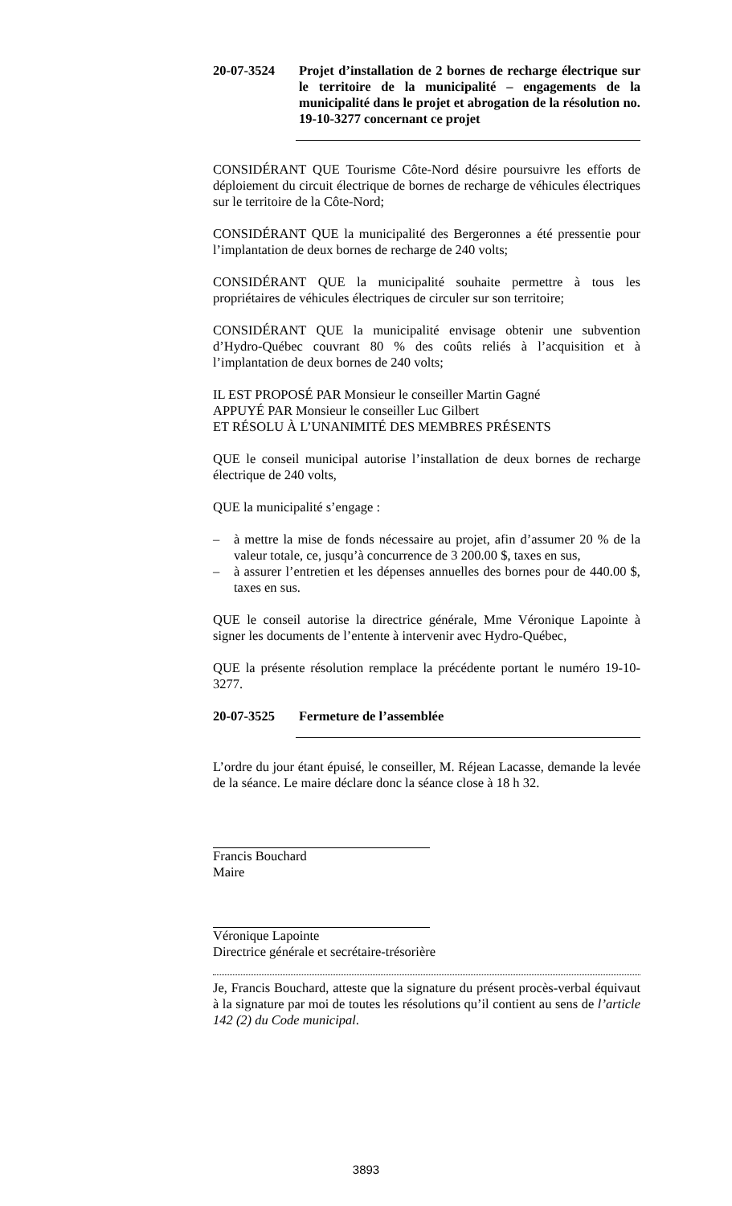20-07-3524 Projet d’installation de 2 bornes de recharge électrique sur le territoire de la municipalité – engagements de la municipalité dans le projet et abrogation de la résolution no. 19-10-3277 concernant ce projet
CONSIDÉRANT QUE Tourisme Côte-Nord désire poursuivre les efforts de déploiement du circuit électrique de bornes de recharge de véhicules électriques sur le territoire de la Côte-Nord;
CONSIDÉRANT QUE la municipalité des Bergeronnes a été pressentie pour l’implantation de deux bornes de recharge de 240 volts;
CONSIDÉRANT QUE la municipalité souhaite permettre à tous les propriétaires de véhicules électriques de circuler sur son territoire;
CONSIDÉRANT QUE la municipalité envisage obtenir une subvention d’Hydro-Québec couvrant 80 % des coûts reliés à l’acquisition et à l’implantation de deux bornes de 240 volts;
IL EST PROPOSÉ PAR Monsieur le conseiller Martin Gagné
APPUYÉ PAR Monsieur le conseiller Luc Gilbert
ET RÉSOLU À L’UNANIMITÉ DES MEMBRES PRÉSENTS
QUE le conseil municipal autorise l’installation de deux bornes de recharge électrique de 240 volts,
QUE la municipalité s’engage :
– à mettre la mise de fonds nécessaire au projet, afin d’assumer 20 % de la valeur totale, ce, jusqu’à concurrence de 3 200.00 $, taxes en sus,
– à assurer l’entretien et les dépenses annuelles des bornes pour de 440.00 $, taxes en sus.
QUE le conseil autorise la directrice générale, Mme Véronique Lapointe à signer les documents de l’entente à intervenir avec Hydro-Québec,
QUE la présente résolution remplace la précédente portant le numéro 19-10-3277.
20-07-3525 Fermeture de l’assemblée
L’ordre du jour étant épuisé, le conseiller, M. Réjean Lacasse, demande la levée de la séance. Le maire déclare donc la séance close à 18 h 32.
Francis Bouchard
Maire
Véronique Lapointe
Directrice générale et secrétaire-trésorière
Je, Francis Bouchard, atteste que la signature du présent procès-verbal équivaut à la signature par moi de toutes les résolutions qu’il contient au sens de l’article 142 (2) du Code municipal.
3893